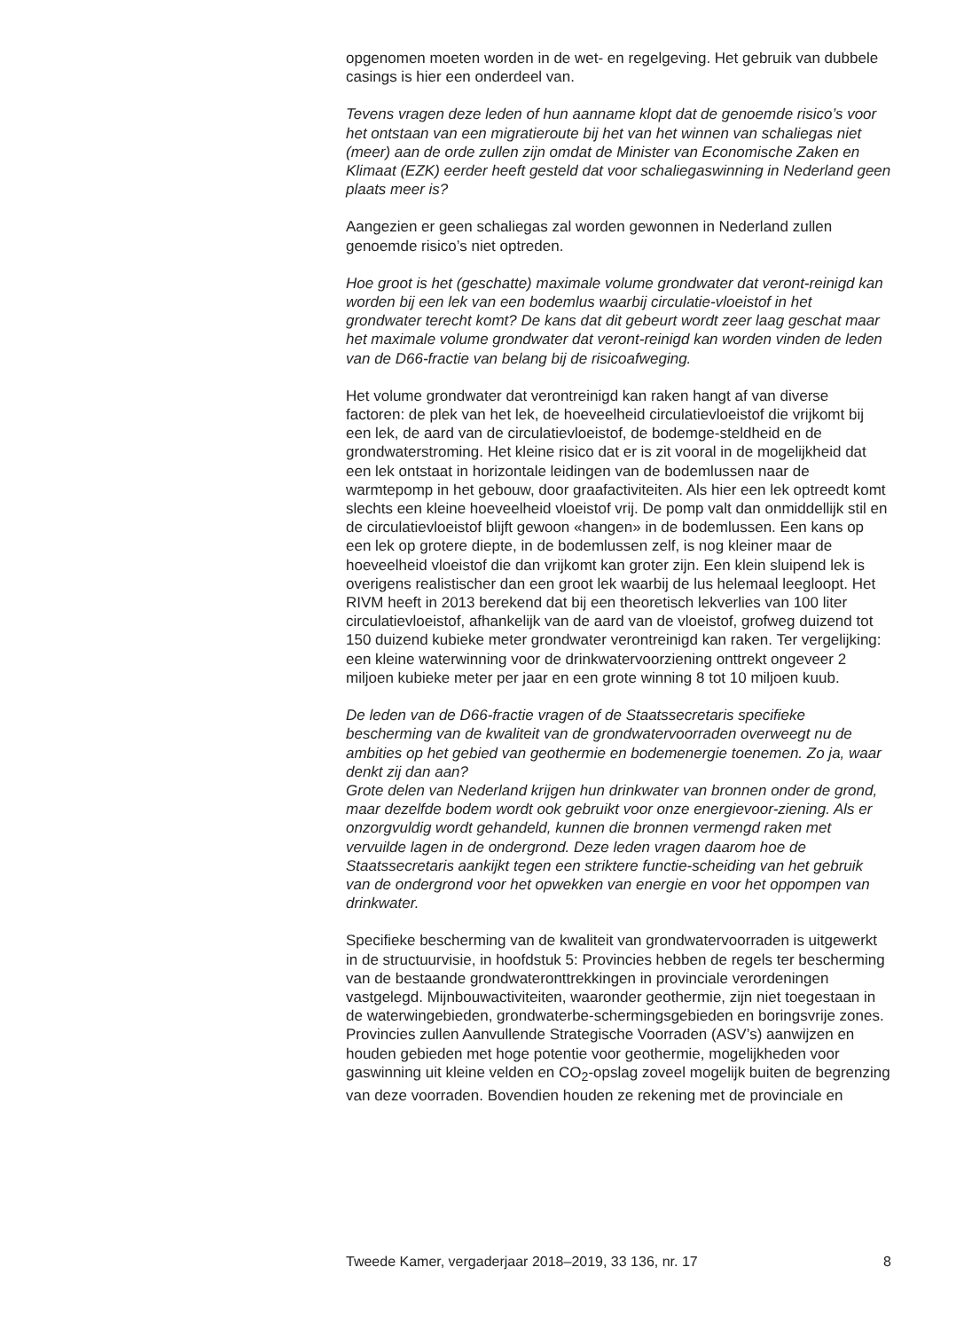opgenomen moeten worden in de wet- en regelgeving. Het gebruik van dubbele casings is hier een onderdeel van.
Tevens vragen deze leden of hun aanname klopt dat de genoemde risico’s voor het ontstaan van een migratieroute bij het van het winnen van schaliegas niet (meer) aan de orde zullen zijn omdat de Minister van Economische Zaken en Klimaat (EZK) eerder heeft gesteld dat voor schaliegaswinning in Nederland geen plaats meer is?
Aangezien er geen schaliegas zal worden gewonnen in Nederland zullen genoemde risico’s niet optreden.
Hoe groot is het (geschatte) maximale volume grondwater dat veront-reinigd kan worden bij een lek van een bodemlus waarbij circulatie-vloeistof in het grondwater terecht komt? De kans dat dit gebeurt wordt zeer laag geschat maar het maximale volume grondwater dat veront-reinigd kan worden vinden de leden van de D66-fractie van belang bij de risicoafweging.
Het volume grondwater dat verontreinigd kan raken hangt af van diverse factoren: de plek van het lek, de hoeveelheid circulatievloeistof die vrijkomt bij een lek, de aard van de circulatievloeistof, de bodemge-steldheid en de grondwaterstroming. Het kleine risico dat er is zit vooral in de mogelijkheid dat een lek ontstaat in horizontale leidingen van de bodemlussen naar de warmtepomp in het gebouw, door graafactiviteiten. Als hier een lek optreedt komt slechts een kleine hoeveelheid vloeistof vrij. De pomp valt dan onmiddellijk stil en de circulatievloeistof blijft gewoon «hangen» in de bodemlussen. Een kans op een lek op grotere diepte, in de bodemlussen zelf, is nog kleiner maar de hoeveelheid vloeistof die dan vrijkomt kan groter zijn. Een klein sluipend lek is overigens realistischer dan een groot lek waarbij de lus helemaal leegloopt. Het RIVM heeft in 2013 berekend dat bij een theoretisch lekverlies van 100 liter circulatievloeistof, afhankelijk van de aard van de vloeistof, grofweg duizend tot 150 duizend kubieke meter grondwater verontreinigd kan raken. Ter vergelijking: een kleine waterwinning voor de drinkwatervoorziening onttrekt ongeveer 2 miljoen kubieke meter per jaar en een grote winning 8 tot 10 miljoen kuub.
De leden van de D66-fractie vragen of de Staatssecretaris specifieke bescherming van de kwaliteit van de grondwatervoorraden overweegt nu de ambities op het gebied van geothermie en bodemenergie toenemen. Zo ja, waar denkt zij dan aan?
Grote delen van Nederland krijgen hun drinkwater van bronnen onder de grond, maar dezelfde bodem wordt ook gebruikt voor onze energievoor-ziening. Als er onzorgvuldig wordt gehandeld, kunnen die bronnen vermengd raken met vervuilde lagen in de ondergrond. Deze leden vragen daarom hoe de Staatssecretaris aankijkt tegen een striktere functie-scheiding van het gebruik van de ondergrond voor het opwekken van energie en voor het oppompen van drinkwater.
Specifieke bescherming van de kwaliteit van grondwatervoorraden is uitgewerkt in de structuurvisie, in hoofdstuk 5: Provincies hebben de regels ter bescherming van de bestaande grondwateronttrekkingen in provinciale verordeningen vastgelegd. Mijnbouwactiviteiten, waaronder geothermie, zijn niet toegestaan in de waterwingebieden, grondwaterbe-schermingsgebieden en boringsvrije zones. Provincies zullen Aanvullende Strategische Voorraden (ASV’s) aanwijzen en houden gebieden met hoge potentie voor geothermie, mogelijkheden voor gaswinning uit kleine velden en CO<sub>2</sub>-opslag zoveel mogelijk buiten de begrenzing van deze voorraden. Bovendien houden ze rekening met de provinciale en
Tweede Kamer, vergaderjaar 2018–2019, 33 136, nr. 17 8